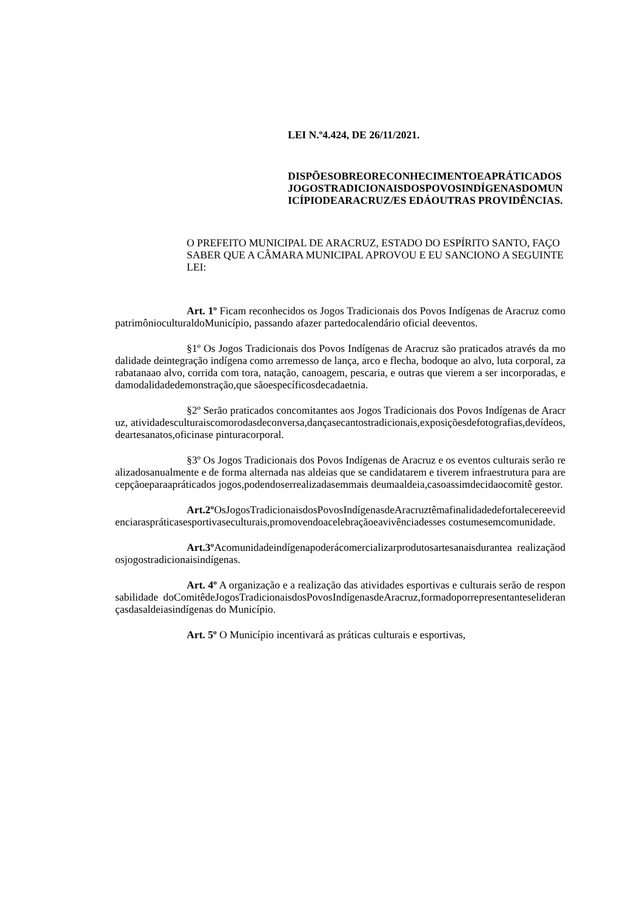LEI N.º4.424, DE 26/11/2021.
DISPÕESOBREORECONHECIMENTOEAPRÁTICADOSJOGOSTRADICIONAISDOSPOVOSINDÍGENASDOMUNICÍPIODEARACRUZ/ES EDÁOUTRAS PROVIDÊNCIAS.
O PREFEITO MUNICIPAL DE ARACRUZ, ESTADO DO ESPÍRITO SANTO, FAÇO SABER QUE A CÂMARA MUNICIPAL APROVOU E EU SANCIONO A SEGUINTE LEI:
Art. 1º Ficam reconhecidos os Jogos Tradicionais dos Povos Indígenas de Aracruz como patrimônioculturaldoMunicípio, passando afazer partedocalendário oficial deeventos.
§1º Os Jogos Tradicionais dos Povos Indígenas de Aracruz são praticados através da modalidade deintegração indígena como arremesso de lança, arco e flecha, bodoque ao alvo, luta corporal, zarabatanaao alvo, corrida com tora, natação, canoagem, pescaria, e outras que vierem a ser incorporadas, e damodalidadedemonstração,que sãoespecíficosdecadaetnia.
§2º Serão praticados concomitantes aos Jogos Tradicionais dos Povos Indígenas de Aracruz, atividadesculturaiscomorodasdeconversa,dançasecantostradicionais,exposiçõesdefotografias,devídeos,deartesanatos,oficinase pinturacorporal.
§3º Os Jogos Tradicionais dos Povos Indígenas de Aracruz e os eventos culturais serão realizadosanualmente e de forma alternada nas aldeias que se candidatarem e tiverem infraestrutura para arecepçãoeparaapráticados jogos,podendoserrealizadasemmais deumaaldeia,casoassimdecidaocomitê gestor.
Art.2º OsJogosTradicionaisdosPovosIndígenasdeAracruztêmafinalidadedefortalecereevidenciaraspráticasesportivaseculturais,promovendoacelebraçãoeavivênciadesses costumesemcomunidade.
Art.3º Acomunidadeindígenapoderácomercializarprodutosartesanaisdurantea realizaçãodosjogostradicionaisindígenas.
Art. 4º A organização e a realização das atividades esportivas e culturais serão de responsabilidade doComitêdeJogosTradicionaisdosPovosIndígenasdeAracruz,formadoporrepresentanteseliderançasdasaldeiasindígenas do Município.
Art. 5º O Município incentivará as práticas culturais e esportivas,